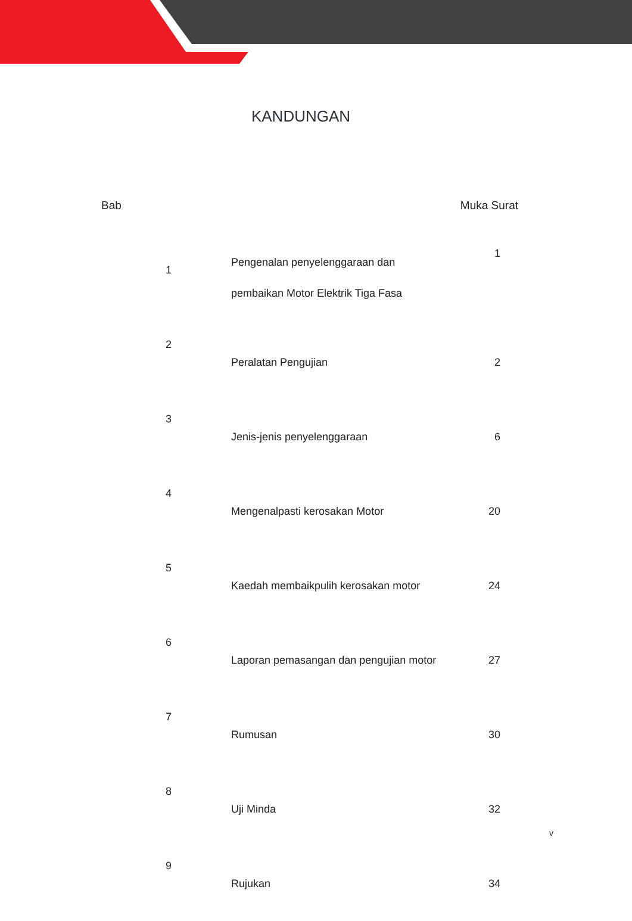KANDUNGAN
| Bab | | Muka Surat |
| --- | --- | --- |
| 1 | Pengenalan penyelenggaraan dan pembaikan Motor Elektrik Tiga Fasa | 1 |
| 2 | Peralatan Pengujian | 2 |
| 3 | Jenis-jenis penyelenggaraan | 6 |
| 4 | Mengenalpasti kerosakan Motor | 20 |
| 5 | Kaedah membaikpulih kerosakan motor | 24 |
| 6 | Laporan pemasangan dan pengujian motor | 27 |
| 7 | Rumusan | 30 |
| 8 | Uji Minda | 32 |
| 9 | Rujukan | 34 |
v